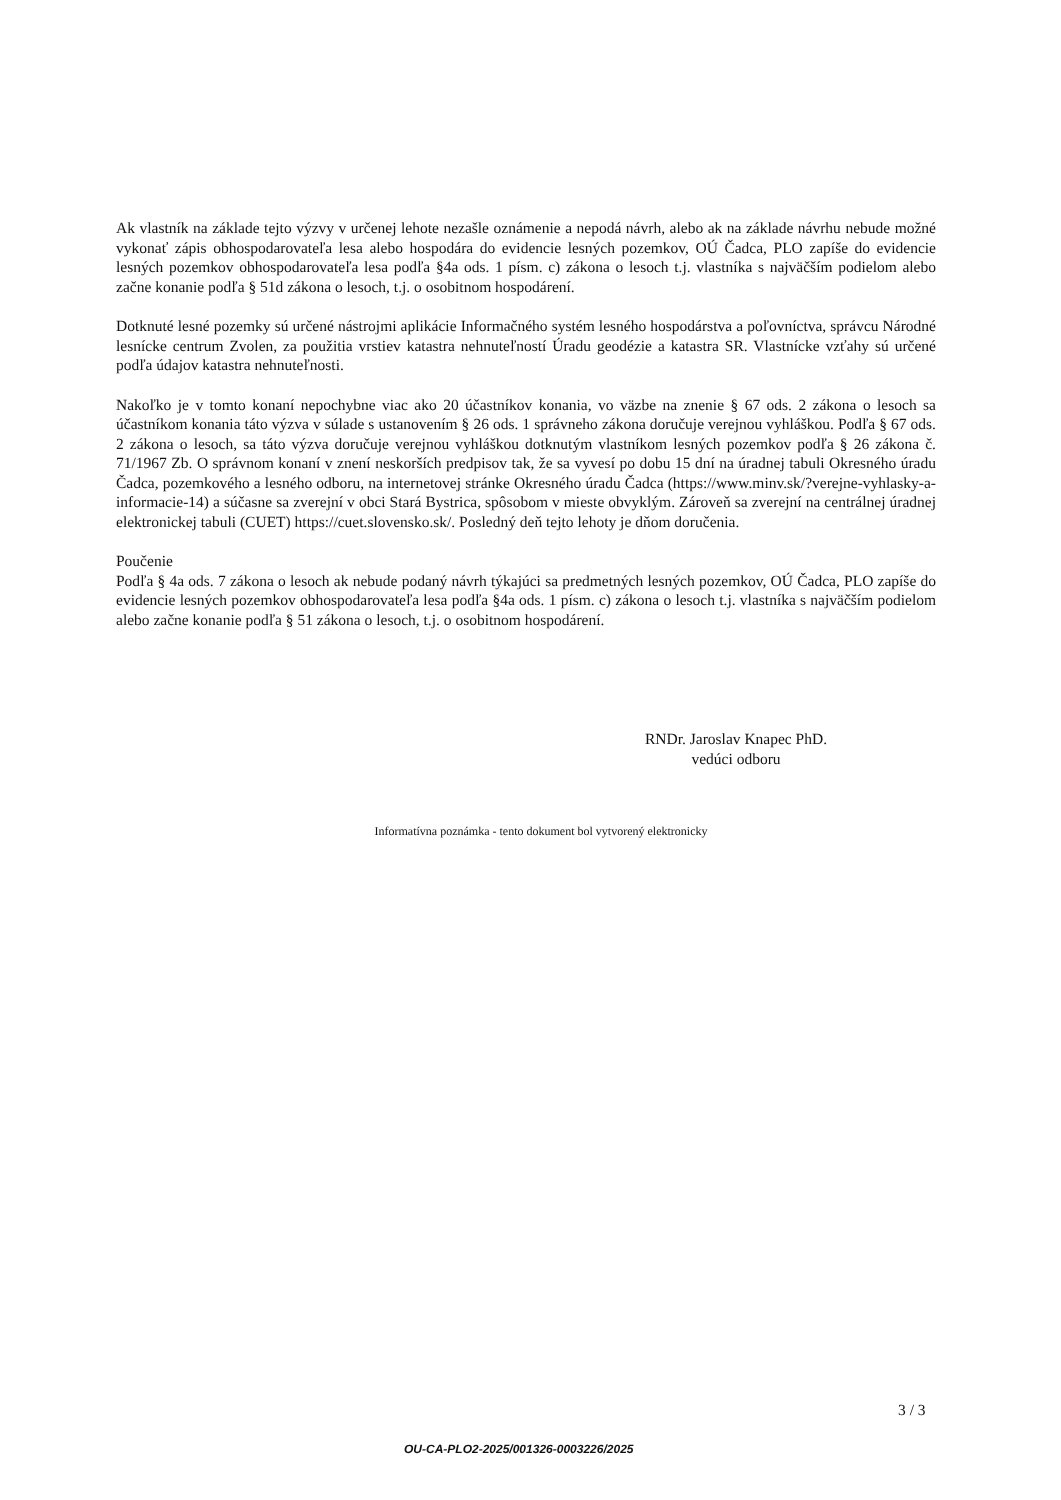Ak vlastník na základe tejto výzvy v určenej lehote nezašle oznámenie a nepodá návrh, alebo ak na základe návrhu nebude možné vykonať zápis obhospodarovateľa lesa alebo hospodára do evidencie lesných pozemkov, OÚ Čadca, PLO zapíše do evidencie lesných pozemkov obhospodarovateľa lesa podľa §4a ods. 1 písm. c) zákona o lesoch t.j. vlastníka s najväčším podielom alebo začne konanie podľa § 51d zákona o lesoch, t.j. o osobitnom hospodárení.
Dotknuté lesné pozemky sú určené nástrojmi aplikácie Informačného systém lesného hospodárstva a poľovníctva, správcu Národné lesnícke centrum Zvolen, za použitia vrstiev katastra nehnuteľností Úradu geodézie a katastra SR. Vlastnícke vzťahy sú určené podľa údajov katastra nehnuteľnosti.
Nakoľko je v tomto konaní nepochybne viac ako 20 účastníkov konania, vo väzbe na znenie § 67 ods. 2 zákona o lesoch sa účastníkom konania táto výzva v súlade s ustanovením § 26 ods. 1 správneho zákona doručuje verejnou vyhláškou. Podľa § 67 ods. 2 zákona o lesoch, sa táto výzva doručuje verejnou vyhláškou dotknutým vlastníkom lesných pozemkov podľa § 26 zákona č. 71/1967 Zb. O správnom konaní v znení neskorších predpisov tak, že sa vyvesí po dobu 15 dní na úradnej tabuli Okresného úradu Čadca, pozemkového a lesného odboru, na internetovej stránke Okresného úradu Čadca (https://www.minv.sk/?verejne-vyhlasky-a-informacie-14) a súčasne sa zverejní v obci Stará Bystrica, spôsobom v mieste obvyklým. Zároveň sa zverejní na centrálnej úradnej elektronickej tabuli (CUET) https://cuet.slovensko.sk/. Posledný deň tejto lehoty je dňom doručenia.
Poučenie
Podľa § 4a ods. 7 zákona o lesoch ak nebude podaný návrh týkajúci sa predmetných lesných pozemkov, OÚ Čadca, PLO zapíše do evidencie lesných pozemkov obhospodarovateľa lesa podľa §4a ods. 1 písm. c) zákona o lesoch t.j. vlastníka s najväčším podielom alebo začne konanie podľa § 51 zákona o lesoch, t.j. o osobitnom hospodárení.
RNDr. Jaroslav Knapec PhD.
vedúci odboru
Informatívna poznámka - tento dokument bol vytvorený elektronicky
3 / 3
OU-CA-PLO2-2025/001326-0003226/2025